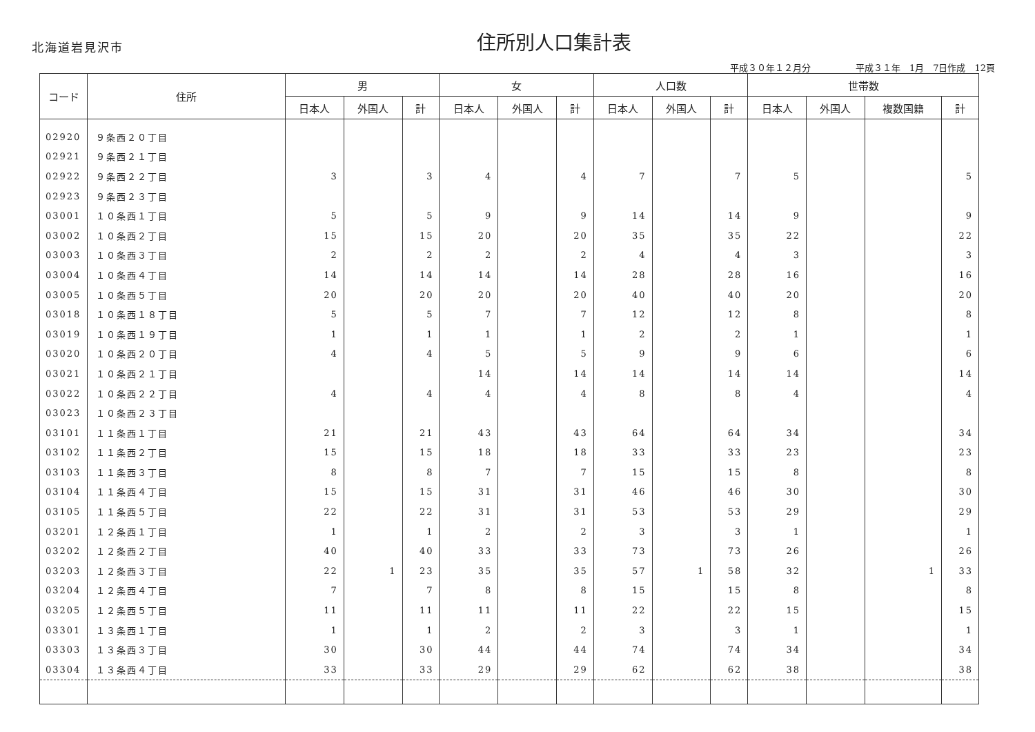北海道岩見沢市
住所別人口集計表
平成３０年１２月分　　　　　平成３１年　1月　7日作成　12頁
| コード | 住所 | 男 | | | 女 | | | 人口数 | | | 世帯数 | | | |
| --- | --- | --- | --- | --- | --- | --- | --- | --- | --- | --- | --- | --- | --- | --- |
| | | 日本人 | 外国人 | 計 | 日本人 | 外国人 | 計 | 日本人 | 外国人 | 計 | 日本人 | 外国人 | 複数国籍 | 計 |
| 02920 | ９条西２０丁目 | | | | | | | | | | | | | |
| 02921 | ９条西２１丁目 | | | | | | | | | | | | | |
| 02922 | ９条西２２丁目 | 3 | | 3 | 4 | | 4 | 7 | | 7 | 5 | | | 5 |
| 02923 | ９条西２３丁目 | | | | | | | | | | | | | |
| 03001 | １０条西１丁目 | 5 | | 5 | 9 | | 9 | 14 | | 14 | 9 | | | 9 |
| 03002 | １０条西２丁目 | 15 | | 15 | 20 | | 20 | 35 | | 35 | 22 | | | 22 |
| 03003 | １０条西３丁目 | 2 | | 2 | 2 | | 2 | 4 | | 4 | 3 | | | 3 |
| 03004 | １０条西４丁目 | 14 | | 14 | 14 | | 14 | 28 | | 28 | 16 | | | 16 |
| 03005 | １０条西５丁目 | 20 | | 20 | 20 | | 20 | 40 | | 40 | 20 | | | 20 |
| 03018 | １０条西１８丁目 | 5 | | 5 | 7 | | 7 | 12 | | 12 | 8 | | | 8 |
| 03019 | １０条西１９丁目 | 1 | | 1 | 1 | | 1 | 2 | | 2 | 1 | | | 1 |
| 03020 | １０条西２０丁目 | 4 | | 4 | 5 | | 5 | 9 | | 9 | 6 | | | 6 |
| 03021 | １０条西２１丁目 | | | | 14 | | 14 | 14 | | 14 | 14 | | | 14 |
| 03022 | １０条西２２丁目 | 4 | | 4 | 4 | | 4 | 8 | | 8 | 4 | | | 4 |
| 03023 | １０条西２３丁目 | | | | | | | | | | | | | |
| 03101 | １１条西１丁目 | 21 | | 21 | 43 | | 43 | 64 | | 64 | 34 | | | 34 |
| 03102 | １１条西２丁目 | 15 | | 15 | 18 | | 18 | 33 | | 33 | 23 | | | 23 |
| 03103 | １１条西３丁目 | 8 | | 8 | 7 | | 7 | 15 | | 15 | 8 | | | 8 |
| 03104 | １１条西４丁目 | 15 | | 15 | 31 | | 31 | 46 | | 46 | 30 | | | 30 |
| 03105 | １１条西５丁目 | 22 | | 22 | 31 | | 31 | 53 | | 53 | 29 | | | 29 |
| 03201 | １２条西１丁目 | 1 | | 1 | 2 | | 2 | 3 | | 3 | 1 | | | 1 |
| 03202 | １２条西２丁目 | 40 | | 40 | 33 | | 33 | 73 | | 73 | 26 | | | 26 |
| 03203 | １２条西３丁目 | 22 | 1 | 23 | 35 | | 35 | 57 | 1 | 58 | 32 | | 1 | 33 |
| 03204 | １２条西４丁目 | 7 | | 7 | 8 | | 8 | 15 | | 15 | 8 | | | 8 |
| 03205 | １２条西５丁目 | 11 | | 11 | 11 | | 11 | 22 | | 22 | 15 | | | 15 |
| 03301 | １３条西１丁目 | 1 | | 1 | 2 | | 2 | 3 | | 3 | 1 | | | 1 |
| 03303 | １３条西３丁目 | 30 | | 30 | 44 | | 44 | 74 | | 74 | 34 | | | 34 |
| 03304 | １３条西４丁目 | 33 | | 33 | 29 | | 29 | 62 | | 62 | 38 | | | 38 |